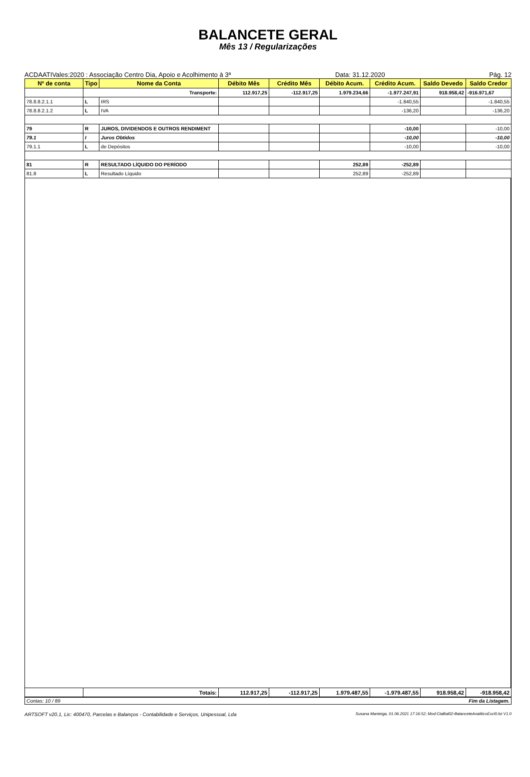BALANCETE GERAL
Mês 13 / Regularizações
ACDAATIVales:2020 : Associação Centro Dia, Apoio e Acolhimento à 3ª Data: 31.12.2020 Pág. 12
| Nº de conta | Tipo | Nome da Conta | Débito Mês | Crédito Mês | Débito Acum. | Crédito Acum. | Saldo Devedo | Saldo Credor |
| --- | --- | --- | --- | --- | --- | --- | --- | --- |
| | Transporte: | | 112.917,25 | -112.917,25 | 1.979.234,66 | -1.977.247,91 | 918.958,42 | -916.971,67 |
| 78.8.8.2.1.1 | L | IRS | | | | -1.840,55 | | -1.840,55 |
| 78.8.8.2.1.2 | L | IVA | | | | -136,20 | | -136,20 |
| 79 | R | JUROS, DIVIDENDOS E OUTROS RENDIMENT | | | | -10,00 | | -10,00 |
| 79.1 | I | Juros Obtidos | | | | -10,00 | | -10,00 |
| 79.1.1 | L | de Depósitos | | | | -10,00 | | -10,00 |
| 81 | R | RESULTADO LÍQUIDO DO PERÍODO | | | 252,89 | -252,89 | | |
| 81.8 | L | Resultado Líquido | | | 252,89 | -252,89 | | |
| | Totais: | 112.917,25 | -112.917,25 | 1.979.487,55 | -1.979.487,55 | 918.958,42 | -918.958,42 |
Contas: 10 / 89 Fim da Listagem.
ARTSOFT v20.1, Lic: 400470, Parcelas e Balanços - Contabilidade e Serviços, Unipessoal, Lda Susana Manteiga, 01.06.2021 17:16:52; Mod:CtaBal02-BalanceteAnaliticoExcl0.lst V1.0